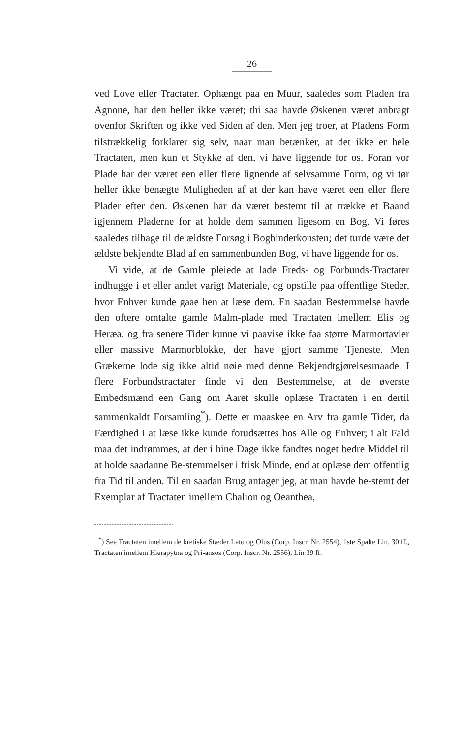26
ved Love eller Tractater. Ophængt paa en Muur, saaledes som Pladen fra Agnone, har den heller ikke været; thi saa havde Øskenen været anbragt ovenfor Skriften og ikke ved Siden af den. Men jeg troer, at Pladens Form tilstrækkelig forklarer sig selv, naar man betænker, at det ikke er hele Tractaten, men kun et Stykke af den, vi have liggende for os. Foran vor Plade har der været een eller flere lignende af selvsamme Form, og vi tør heller ikke benægte Muligheden af at der kan have været een eller flere Plader efter den. Øskenen har da været bestemt til at trække et Baand igjennem Pladerne for at holde dem sammen ligesom en Bog. Vi føres saaledes tilbage til de ældste Forsøg i Bogbinderkonsten; det turde være det ældste bekjendte Blad af en sammenbunden Bog, vi have liggende for os.
Vi vide, at de Gamle pleiede at lade Freds- og Forbunds-Tractater indhugge i et eller andet varigt Materiale, og opstille paa offentlige Steder, hvor Enhver kunde gaae hen at læse dem. En saadan Bestemmelse havde den oftere omtalte gamle Malm-plade med Tractaten imellem Elis og Heræa, og fra senere Tider kunne vi paavise ikke faa større Marmortavler eller massive Marmorblokke, der have gjort samme Tjeneste. Men Grækerne lode sig ikke altid nøie med denne Bekjendtgjørelsesmaade. I flere Forbundstractater finde vi den Bestemmelse, at de øverste Embedsmænd een Gang om Aaret skulle oplæse Tractaten i en dertil sammenkaldt Forsamling<sup>*</sup>). Dette er maaskee en Arv fra gamle Tider, da Færdighed i at læse ikke kunde forudsættes hos Alle og Enhver; i alt Fald maa det indrømmes, at der i hine Dage ikke fandtes noget bedre Middel til at holde saadanne Be-stemmelser i frisk Minde, end at oplæse dem offentlig fra Tid til anden. Til en saadan Brug antager jeg, at man havde be-stemt det Exemplar af Tractaten imellem Chalion og Oeanthea,
<sup>*</sup>) See Tractaten imellem de kretiske Stæder Lato og Olus (Corp. Inscr. Nr. 2554), 1ste Spalte Lin. 30 ff., Tractaten imellem Hierapytna og Pri-ansos (Corp. Inscr. Nr. 2556), Lin 39 ff.